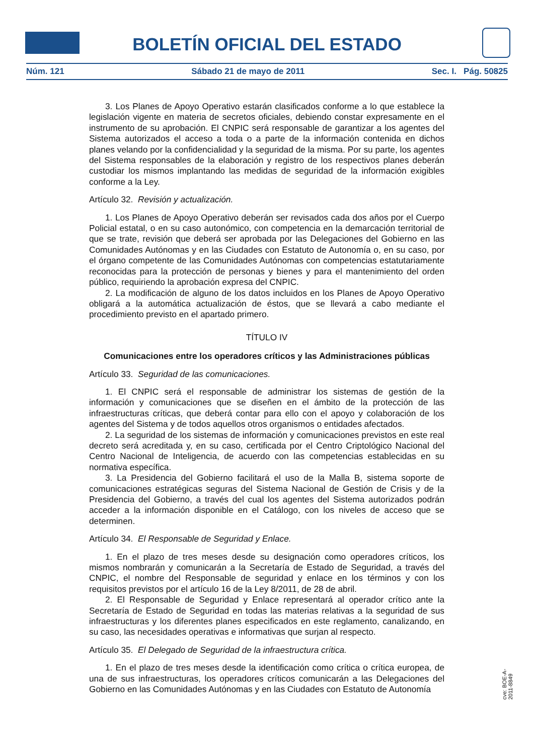BOLETÍN OFICIAL DEL ESTADO
Núm. 121 Sábado 21 de mayo de 2011 Sec. I. Pág. 50825
3. Los Planes de Apoyo Operativo estarán clasificados conforme a lo que establece la legislación vigente en materia de secretos oficiales, debiendo constar expresamente en el instrumento de su aprobación. El CNPIC será responsable de garantizar a los agentes del Sistema autorizados el acceso a toda o a parte de la información contenida en dichos planes velando por la confidencialidad y la seguridad de la misma. Por su parte, los agentes del Sistema responsables de la elaboración y registro de los respectivos planes deberán custodiar los mismos implantando las medidas de seguridad de la información exigibles conforme a la Ley.
Artículo 32. Revisión y actualización.
1. Los Planes de Apoyo Operativo deberán ser revisados cada dos años por el Cuerpo Policial estatal, o en su caso autonómico, con competencia en la demarcación territorial de que se trate, revisión que deberá ser aprobada por las Delegaciones del Gobierno en las Comunidades Autónomas y en las Ciudades con Estatuto de Autonomía o, en su caso, por el órgano competente de las Comunidades Autónomas con competencias estatutariamente reconocidas para la protección de personas y bienes y para el mantenimiento del orden público, requiriendo la aprobación expresa del CNPIC.
2. La modificación de alguno de los datos incluidos en los Planes de Apoyo Operativo obligará a la automática actualización de éstos, que se llevará a cabo mediante el procedimiento previsto en el apartado primero.
TÍTULO IV
Comunicaciones entre los operadores críticos y las Administraciones públicas
Artículo 33. Seguridad de las comunicaciones.
1. El CNPIC será el responsable de administrar los sistemas de gestión de la información y comunicaciones que se diseñen en el ámbito de la protección de las infraestructuras críticas, que deberá contar para ello con el apoyo y colaboración de los agentes del Sistema y de todos aquellos otros organismos o entidades afectados.
2. La seguridad de los sistemas de información y comunicaciones previstos en este real decreto será acreditada y, en su caso, certificada por el Centro Criptológico Nacional del Centro Nacional de Inteligencia, de acuerdo con las competencias establecidas en su normativa específica.
3. La Presidencia del Gobierno facilitará el uso de la Malla B, sistema soporte de comunicaciones estratégicas seguras del Sistema Nacional de Gestión de Crisis y de la Presidencia del Gobierno, a través del cual los agentes del Sistema autorizados podrán acceder a la información disponible en el Catálogo, con los niveles de acceso que se determinen.
Artículo 34. El Responsable de Seguridad y Enlace.
1. En el plazo de tres meses desde su designación como operadores críticos, los mismos nombrarán y comunicarán a la Secretaría de Estado de Seguridad, a través del CNPIC, el nombre del Responsable de seguridad y enlace en los términos y con los requisitos previstos por el artículo 16 de la Ley 8/2011, de 28 de abril.
2. El Responsable de Seguridad y Enlace representará al operador crítico ante la Secretaría de Estado de Seguridad en todas las materias relativas a la seguridad de sus infraestructuras y los diferentes planes especificados en este reglamento, canalizando, en su caso, las necesidades operativas e informativas que surjan al respecto.
Artículo 35. El Delegado de Seguridad de la infraestructura crítica.
1. En el plazo de tres meses desde la identificación como crítica o crítica europea, de una de sus infraestructuras, los operadores críticos comunicarán a las Delegaciones del Gobierno en las Comunidades Autónomas y en las Ciudades con Estatuto de Autonomía
cve: BOE-A-2011-8849